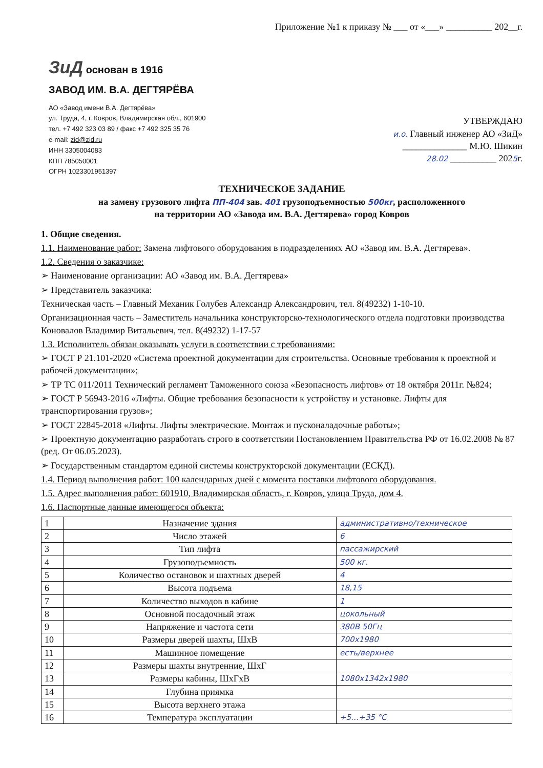Приложение №1 к приказу № ___ от «___» __________ 202__г.
ЗиД основан в 1916
ЗАВОД ИМ. В.А. ДЕГТЯРЁВА
АО «Завод имени В.А. Дегтярёва»
ул. Труда, 4, г. Ковров, Владимирская обл., 601900
тел. +7 492 323 03 89 / факс +7 492 325 35 76
e-mail: zid@zid.ru
ИНН 3305004083
КПП 785050001
ОГРН 1023301951397
УТВЕРЖДАЮ
и.о. Главный инженер АО «ЗиД»
______________ М.Ю. Шикин
28.02 __________ 2025г.
ТЕХНИЧЕСКОЕ ЗАДАНИЕ
на замену грузового лифта ПП-404 зав. 401 грузоподъемностью 500кг, расположенного
на территории АО «Завода им. В.А. Дегтярева» город Ковров
1. Общие сведения.
1.1. Наименование работ: Замена лифтового оборудования в подразделениях АО «Завод им. В.А. Дегтярева».
1.2. Сведения о заказчике:
➢ Наименование организации: АО «Завод им. В.А. Дегтярева»
➢ Представитель заказчика:
Техническая часть – Главный Механик Голубев Александр Александрович, тел. 8(49232) 1-10-10.
Организационная часть – Заместитель начальника конструкторско-технологического отдела подготовки производства Коновалов Владимир Витальевич, тел. 8(49232) 1-17-57
1.3. Исполнитель обязан оказывать услуги в соответствии с требованиями:
➢ ГОСТ Р 21.101-2020 «Система проектной документации для строительства. Основные требования к проектной и рабочей документации»;
➢ ТР ТС 011/2011 Технический регламент Таможенного союза «Безопасность лифтов» от 18 октября 2011г. №824;
➢ ГОСТ Р 56943-2016 «Лифты. Общие требования безопасности к устройству и установке. Лифты для транспортирования грузов»;
➢ ГОСТ 22845-2018 «Лифты. Лифты электрические. Монтаж и пусконаладочные работы»;
➢ Проектную документацию разработать строго в соответствии Постановлением Правительства РФ от 16.02.2008 № 87 (ред. От 06.05.2023).
➢ Государственным стандартом единой системы конструкторской документации (ЕСКД).
1.4. Период выполнения работ: 100 календарных дней с момента поставки лифтового оборудования.
1.5. Адрес выполнения работ: 601910, Владимирская область, г. Ковров, улица Труда, дом 4.
1.6. Паспортные данные имеющегося объекта:
| 1 | Назначение здания | административно/техническое |
| 2 | Число этажей | 6 |
| 3 | Тип лифта | пассажирский |
| 4 | Грузоподъемность | 500 кг. |
| 5 | Количество остановок и шахтных дверей | 4 |
| 6 | Высота подъема | 18,15 |
| 7 | Количество выходов в кабине | 1 |
| 8 | Основной посадочный этаж | цокольный |
| 9 | Напряжение и частота сети | 380В 50Гц |
| 10 | Размеры дверей шахты, ШхВ | 700х1980 |
| 11 | Машинное помещение | есть/верхнее |
| 12 | Размеры шахты внутренние, ШхГ | |
| 13 | Размеры кабины, ШхГхВ | 1080х1342х1980 |
| 14 | Глубина приямка | |
| 15 | Высота верхнего этажа | |
| 16 | Температура эксплуатации | +5…+35 °С |